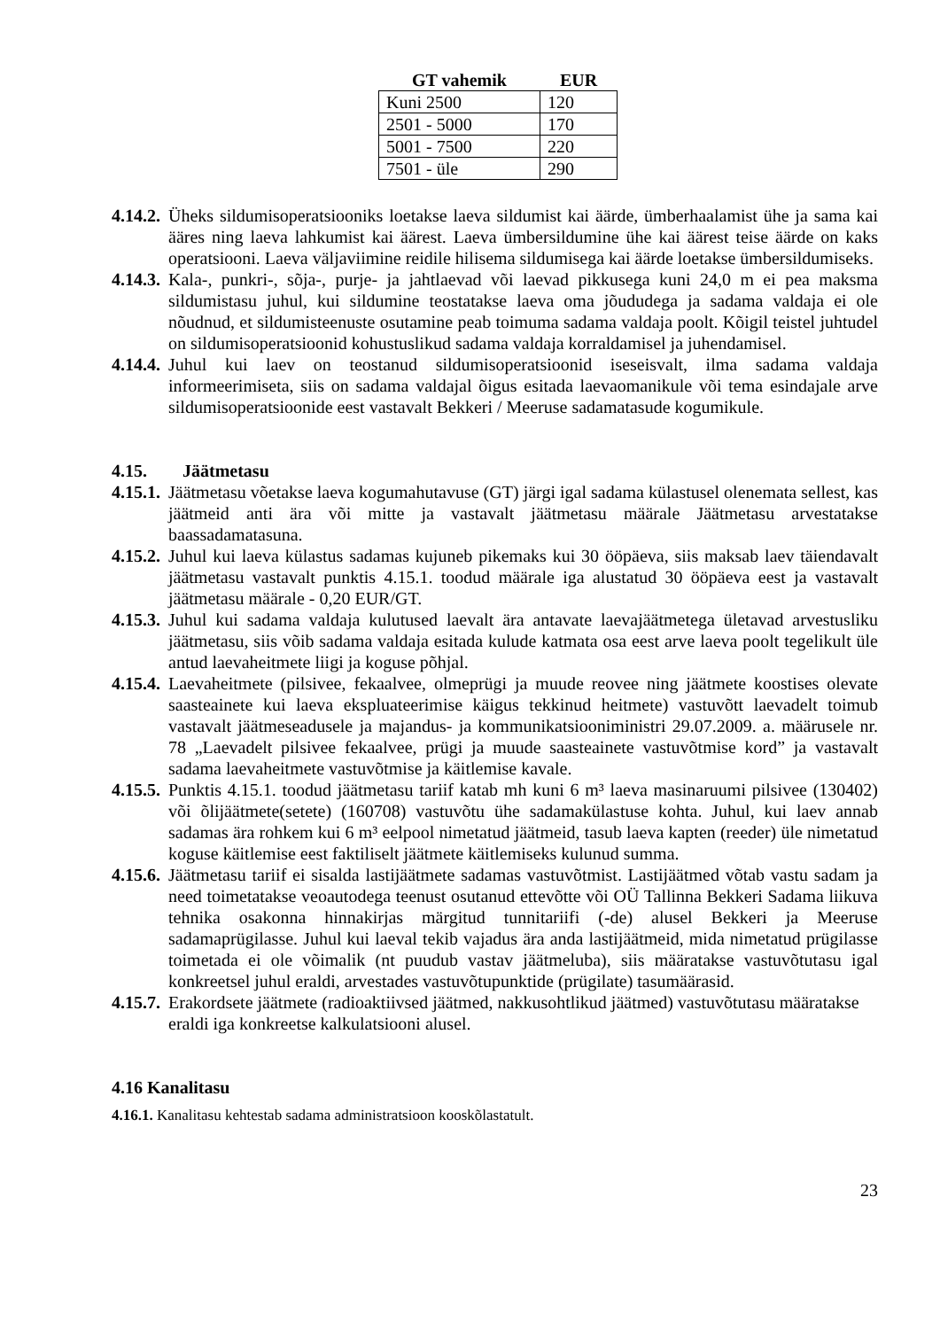| GT vahemik | EUR |
| --- | --- |
| Kuni 2500 | 120 |
| 2501 - 5000 | 170 |
| 5001 - 7500 | 220 |
| 7501 - üle | 290 |
4.14.2. Üheks sildumisoperatsiooniks loetakse laeva sildumist kai äärde, ümberhaalamist ühe ja sama kai ääres ning laeva lahkumist kai äärest. Laeva ümbersildumine ühe kai äärest teise äärde on kaks operatsiooni. Laeva väljaviimine reidile hilisema sildumisega kai äärde loetakse ümbersildumiseks.
4.14.3. Kala-, punkri-, sõja-, purje- ja jahtlaevad või laevad pikkusega kuni 24,0 m ei pea maksma sildumistasu juhul, kui sildumine teostatakse laeva oma jõududega ja sadama valdaja ei ole nõudnud, et sildumisteenuste osutamine peab toimuma sadama valdaja poolt. Kõigil teistel juhtudel on sildumisoperatsioonid kohustuslikud sadama valdaja korraldamisel ja juhendamisel.
4.14.4. Juhul kui laev on teostanud sildumisoperatsioonid iseseisvalt, ilma sadama valdaja informeerimiseta, siis on sadama valdajal õigus esitada laevaomanikule või tema esindajale arve sildumisoperatsioonide eest vastavalt Bekkeri / Meeruse sadamatasude kogumikule.
4.15. Jäätmetasu
4.15.1. Jäätmetasu võetakse laeva kogumahutavuse (GT) järgi igal sadama külastusel olenemata sellest, kas jäätmeid anti ära või mitte ja vastavalt jäätmetasu määrale Jäätmetasu arvestatakse baassadamatasuna.
4.15.2. Juhul kui laeva külastus sadamas kujuneb pikemaks kui 30 ööpäeva, siis maksab laev täiendavalt jäätmetasu vastavalt punktis 4.15.1. toodud määrale iga alustatud 30 ööpäeva eest ja vastavalt jäätmetasu määrale - 0,20 EUR/GT.
4.15.3. Juhul kui sadama valdaja kulutused laevalt ära antavate laevajäätmetega ületavad arvestusliku jäätmetasu, siis võib sadama valdaja esitada kulude katmata osa eest arve laeva poolt tegelikult üle antud laevaheitmete liigi ja koguse põhjal.
4.15.4. Laevaheitmete (pilsivee, fekaalvee, olmeprügi ja muude reovee ning jäätmete koostises olevate saasteainete kui laeva ekspluateerimise käigus tekkinud heitmete) vastuvõtt laevadelt toimub vastavalt jäätmeseadusele ja majandus- ja kommunikatsiooniministri 29.07.2009. a. määrusele nr. 78 „Laevadelt pilsivee fekaalvee, prügi ja muude saasteainete vastuvõtmise kord” ja vastavalt sadama laevaheitmete vastuvõtmise ja käitlemise kavale.
4.15.5. Punktis 4.15.1. toodud jäätmetasu tariif katab mh kuni 6 m³ laeva masinaruumi pilsivee (130402) või õlijäätmete(setete) (160708) vastuvõtu ühe sadamakülastuse kohta. Juhul, kui laev annab sadamas ära rohkem kui 6 m³ eelpool nimetatud jäätmeid, tasub laeva kapten (reeder) üle nimetatud koguse käitlemise eest faktiliselt jäätmete käitlemiseks kulunud summa.
4.15.6. Jäätmetasu tariif ei sisalda lastijäätmete sadamas vastuvõtmist. Lastijäätmed võtab vastu sadam ja need toimetatakse veoautodega teenust osutanud ettevõtte või OÜ Tallinna Bekkeri Sadama liikuva tehnika osakonna hinnakirjas märgitud tunnitariifi (-de) alusel Bekkeri ja Meeruse sadamaprügilasse. Juhul kui laeval tekib vajadus ära anda lastijäätmeid, mida nimetatud prügilasse toimetada ei ole võimalik (nt puudub vastav jäätmeluba), siis määratakse vastuvõtutasu igal konkreetsel juhul eraldi, arvestades vastuvõtupunktide (prügilate) tasumäärasid.
4.15.7. Erakordsete jäätmete (radioaktiivsed jäätmed, nakkusohtlikud jäätmed) vastuvõtutasu määratakse eraldi iga konkreetse kalkulatsiooni alusel.
4.16 Kanalitasu
4.16.1. Kanalitasu kehtestab sadama administratsioon kooskõlastatult.
23